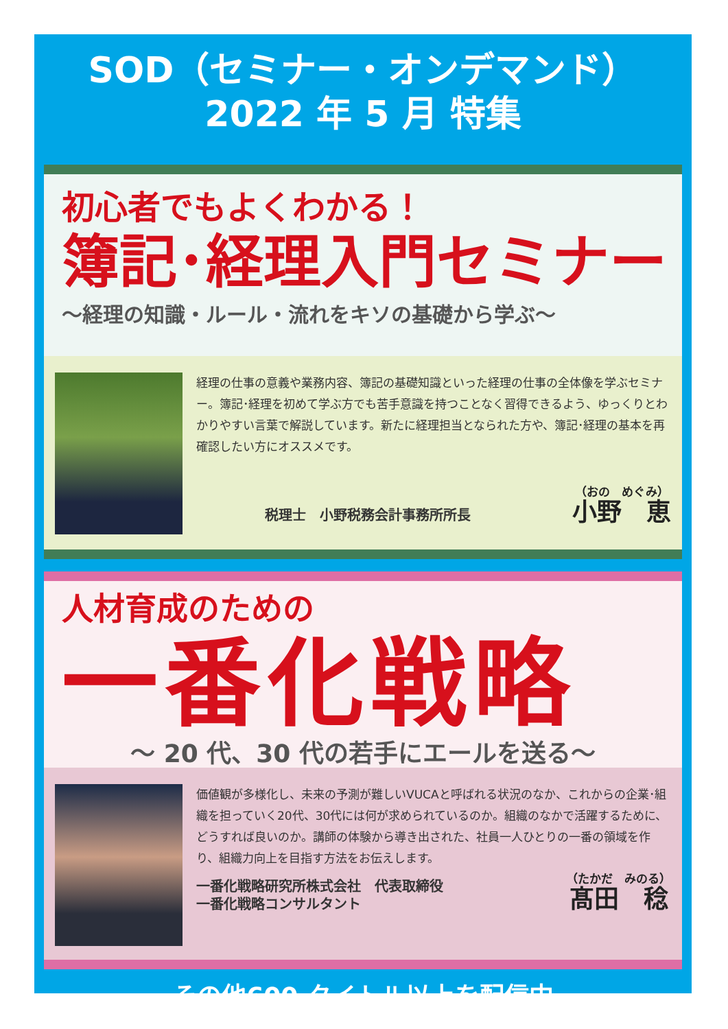SOD（セミナー・オンデマンド）
2022 年 5 月 特集
初心者でもよくわかる！
簿記･経理入門セミナー
～経理の知識・ルール・流れをキソの基礎から学ぶ～
経理の仕事の意義や業務内容、簿記の基礎知識といった経理の仕事の全体像を学ぶセミナー。簿記･経理を初めて学ぶ方でも苦手意識を持つことなく習得できるよう、ゆっくりとわかりやすい言葉で解説しています。新たに経理担当となられた方や、簿記･経理の基本を再確認したい方にオススメです。
税理士　小野税務会計事務所所長
（おの　めぐみ）
小野　恵
人材育成のための
一番化戦略
～ 20 代、30 代の若手にエールを送る～
価値観が多様化し、未来の予測が難しいVUCAと呼ばれる状況のなか、これからの企業･組織を担っていく20代、30代には何が求められているのか。組織のなかで活躍するために、どうすれば良いのか。講師の体験から導き出された、社員一人ひとりの一番の領域を作り、組織力向上を目指す方法をお伝えします。
一番化戦略研究所株式会社　代表取締役
一番化戦略コンサルタント
（たかだ　みのる）
髙田　稔
その他600 タイトル以上を配信中